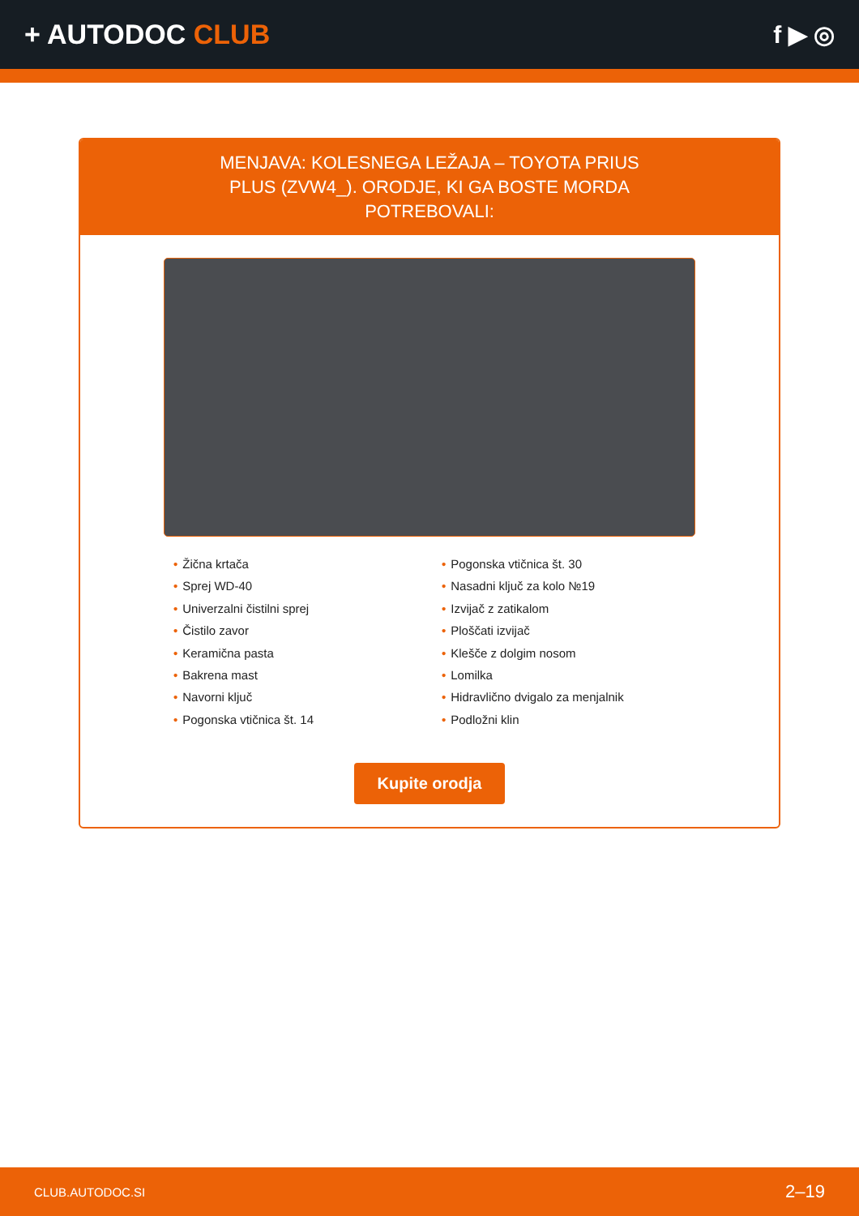+ AUTODOC CLUB f ▶ ◎
MENJAVA: KOLESNEGA LEŽAJA – TOYOTA PRIUS PLUS (ZVW4_). ORODJE, KI GA BOSTE MORDA POTREBOVALI:
• Žična krtača
• Sprej WD-40
• Univerzalni čistilni sprej
• Čistilo zavor
• Keramična pasta
• Bakrena mast
• Navorni ključ
• Pogonska vtičnica št. 14
• Pogonska vtičnica št. 30
• Nasadni ključ za kolo №19
• Izvijač z zatikalom
• Ploščati izvijač
• Klešče z dolgim nosom
• Lomilka
• Hidravlično dvigalo za menjalnik
• Podložni klin
Kupite orodja
CLUB.AUTODOC.SI 2–19